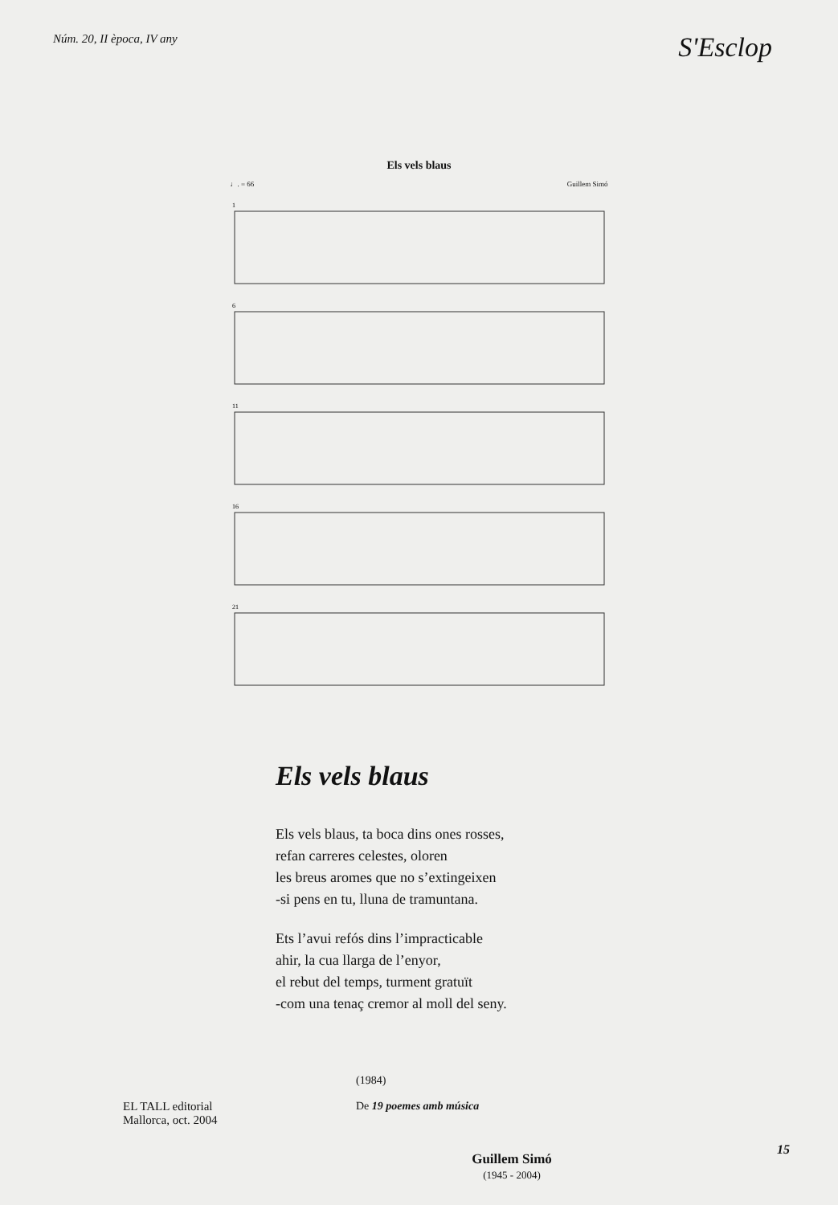Núm. 20, II època, IV any S'Esclop
Els vels blaus
♩. = 66 Guillem Simó
1
6
11
16
21
Els vels blaus
Els vels blaus, ta boca dins ones rosses,
refan carreres celestes, oloren
les breus aromes que no s’extingeixen
-si pens en tu, lluna de tramuntana.
Ets l’avui refós dins l’impracticable
ahir, la cua llarga de l’enyor,
el rebut del temps, turment gratuït
-com una tenaç cremor al moll del seny.
EL TALL editorial
Mallorca, oct. 2004
(1984)
De 19 poemes amb música
Guillem Simó
(1945 - 2004)
15